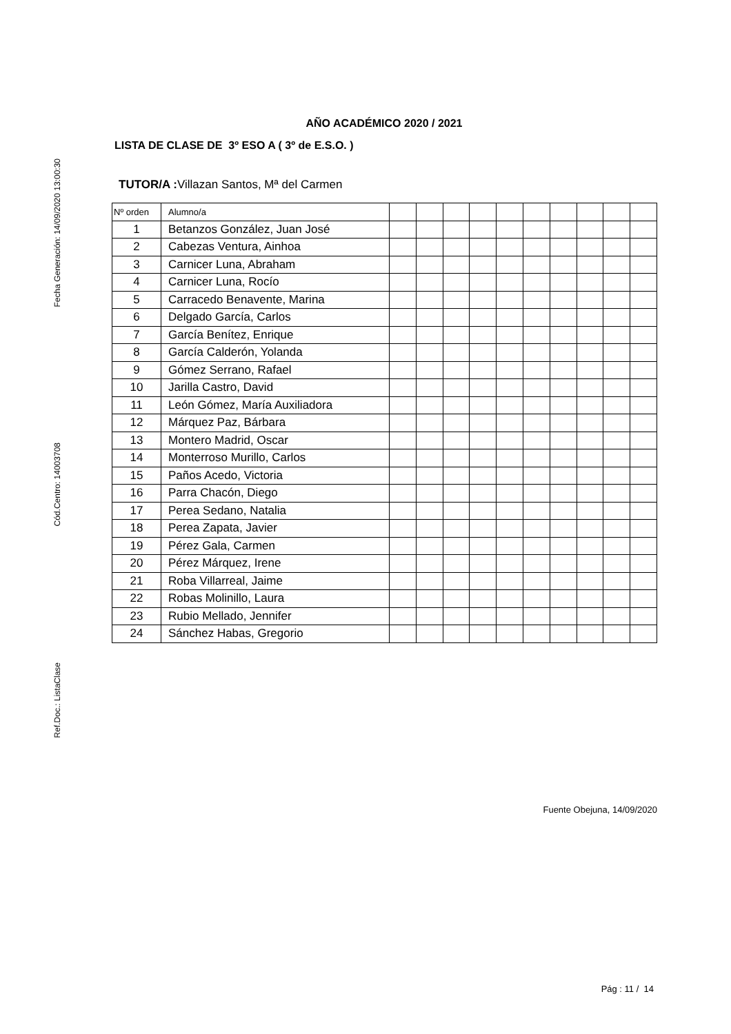Ref.Doc.: ListaClase
Cód.Centro: 14003708
Fecha Generación: 14/09/2020 13:00:30
AÑO ACADÉMICO 2020 / 2021
LISTA DE CLASE DE 3º ESO A ( 3º de E.S.O. )
TUTOR/A : Villazan Santos, Mª del Carmen
| Nº orden | Alumno/a | | | | | | | | | | |
| 1 | Betanzos González, Juan José | | | | | | | | | | |
| 2 | Cabezas Ventura, Ainhoa | | | | | | | | | | |
| 3 | Carnicer Luna, Abraham | | | | | | | | | | |
| 4 | Carnicer Luna, Rocío | | | | | | | | | | |
| 5 | Carracedo Benavente, Marina | | | | | | | | | | |
| 6 | Delgado García, Carlos | | | | | | | | | | |
| 7 | García Benítez, Enrique | | | | | | | | | | |
| 8 | García Calderón, Yolanda | | | | | | | | | | |
| 9 | Gómez Serrano, Rafael | | | | | | | | | | |
| 10 | Jarilla Castro, David | | | | | | | | | | |
| 11 | León Gómez, María Auxiliadora | | | | | | | | | | |
| 12 | Márquez Paz, Bárbara | | | | | | | | | | |
| 13 | Montero Madrid, Oscar | | | | | | | | | | |
| 14 | Monterroso Murillo, Carlos | | | | | | | | | | |
| 15 | Paños Acedo, Victoria | | | | | | | | | | |
| 16 | Parra Chacón, Diego | | | | | | | | | | |
| 17 | Perea Sedano, Natalia | | | | | | | | | | |
| 18 | Perea Zapata, Javier | | | | | | | | | | |
| 19 | Pérez Gala, Carmen | | | | | | | | | | |
| 20 | Pérez Márquez, Irene | | | | | | | | | | |
| 21 | Roba Villarreal, Jaime | | | | | | | | | | |
| 22 | Robas Molinillo, Laura | | | | | | | | | | |
| 23 | Rubio Mellado, Jennifer | | | | | | | | | | |
| 24 | Sánchez Habas, Gregorio | | | | | | | | | | |
Fuente Obejuna, 14/09/2020
Pág : 11 / 14